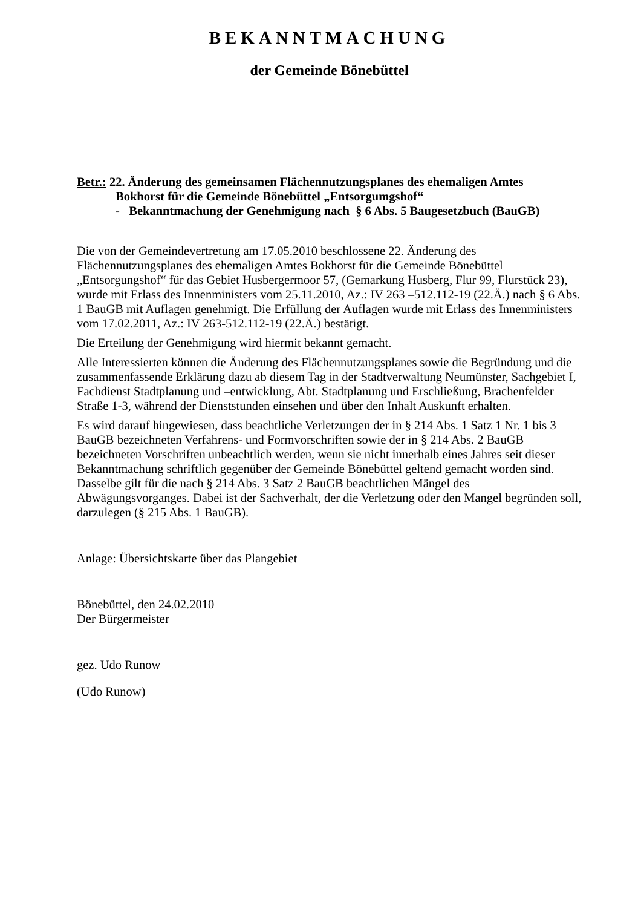BEKANNTMACHUNG
der Gemeinde Bönebüttel
Betr.: 22. Änderung des gemeinsamen Flächennutzungsplanes des ehemaligen Amtes
Bokhorst für die Gemeinde Bönebüttel „Entsorgumgshof“
- Bekanntmachung der Genehmigung nach § 6 Abs. 5 Baugesetzbuch (BauGB)
Die von der Gemeindevertretung am 17.05.2010 beschlossene 22. Änderung des Flächennutzungsplanes des ehemaligen Amtes Bokhorst für die Gemeinde Bönebüttel „Entsorgungshof“ für das Gebiet Husbergermoor 57, (Gemarkung Husberg, Flur 99, Flurstück 23), wurde mit Erlass des Innenministers vom 25.11.2010, Az.: IV 263 –512.112-19 (22.Ä.) nach § 6 Abs. 1 BauGB mit Auflagen genehmigt. Die Erfüllung der Auflagen wurde mit Erlass des Innenministers vom 17.02.2011, Az.: IV 263-512.112-19 (22.Ä.) bestätigt.
Die Erteilung der Genehmigung wird hiermit bekannt gemacht.
Alle Interessierten können die Änderung des Flächennutzungsplanes sowie die Begründung und die zusammenfassende Erklärung dazu ab diesem Tag in der Stadtverwaltung Neumünster, Sachgebiet I, Fachdienst Stadtplanung und –entwicklung, Abt. Stadtplanung und Erschließung, Brachenfelder Straße 1-3, während der Dienststunden einsehen und über den Inhalt Auskunft erhalten.
Es wird darauf hingewiesen, dass beachtliche Verletzungen der in § 214 Abs. 1 Satz 1 Nr. 1 bis 3 BauGB bezeichneten Verfahrens- und Formvorschriften sowie der in § 214 Abs. 2 BauGB bezeichneten Vorschriften unbeachtlich werden, wenn sie nicht innerhalb eines Jahres seit dieser Bekanntmachung schriftlich gegenüber der Gemeinde Bönebüttel geltend gemacht worden sind. Dasselbe gilt für die nach § 214 Abs. 3 Satz 2 BauGB beachtlichen Mängel des Abwägungsvorganges. Dabei ist der Sachverhalt, der die Verletzung oder den Mangel begründen soll, darzulegen (§ 215 Abs. 1 BauGB).
Anlage: Übersichtskarte über das Plangebiet
Bönebüttel, den 24.02.2010
Der Bürgermeister
gez. Udo Runow
(Udo Runow)